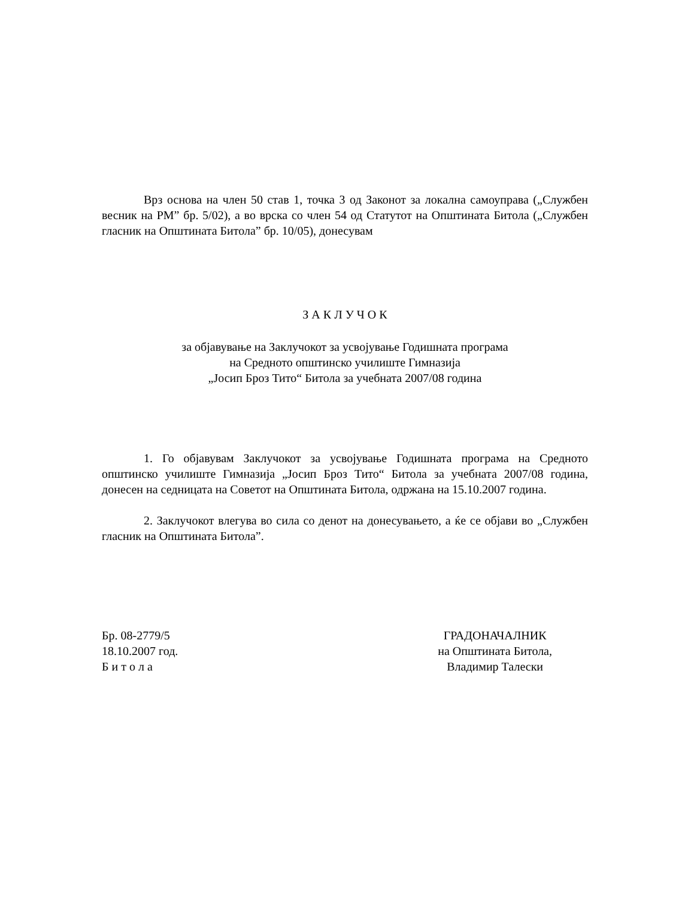Врз основа на член 50 став 1, точка 3 од Законот за локална самоуправа („Службен весник на РМ” бр. 5/02), а во врска со член 54 од Статутот на Општината Битола („Службен гласник на Општината Битола” бр. 10/05), донесувам
З А К Л У Ч О К
за објавување на Заклучокот за усвојување Годишната програма
на Средното општинско училиште Гимназија
„Јосип Броз Тито“ Битола за учебната 2007/08 година
1. Го објавувам Заклучокот за усвојување Годишната програма на Средното општинско училиште Гимназија „Јосип Броз Тито“ Битола за учебната 2007/08 година, донесен на седницата на Советот на Општината Битола, одржана на 15.10.2007 година.
2. Заклучокот влегува во сила со денот на донесувањето, а ќе се објави во „Службен гласник на Општината Битола”.
Бр. 08-2779/5
18.10.2007 год.
Б и т о л а
ГРАДОНАЧАЛНИК
на Општината Битола,
Владимир Талески